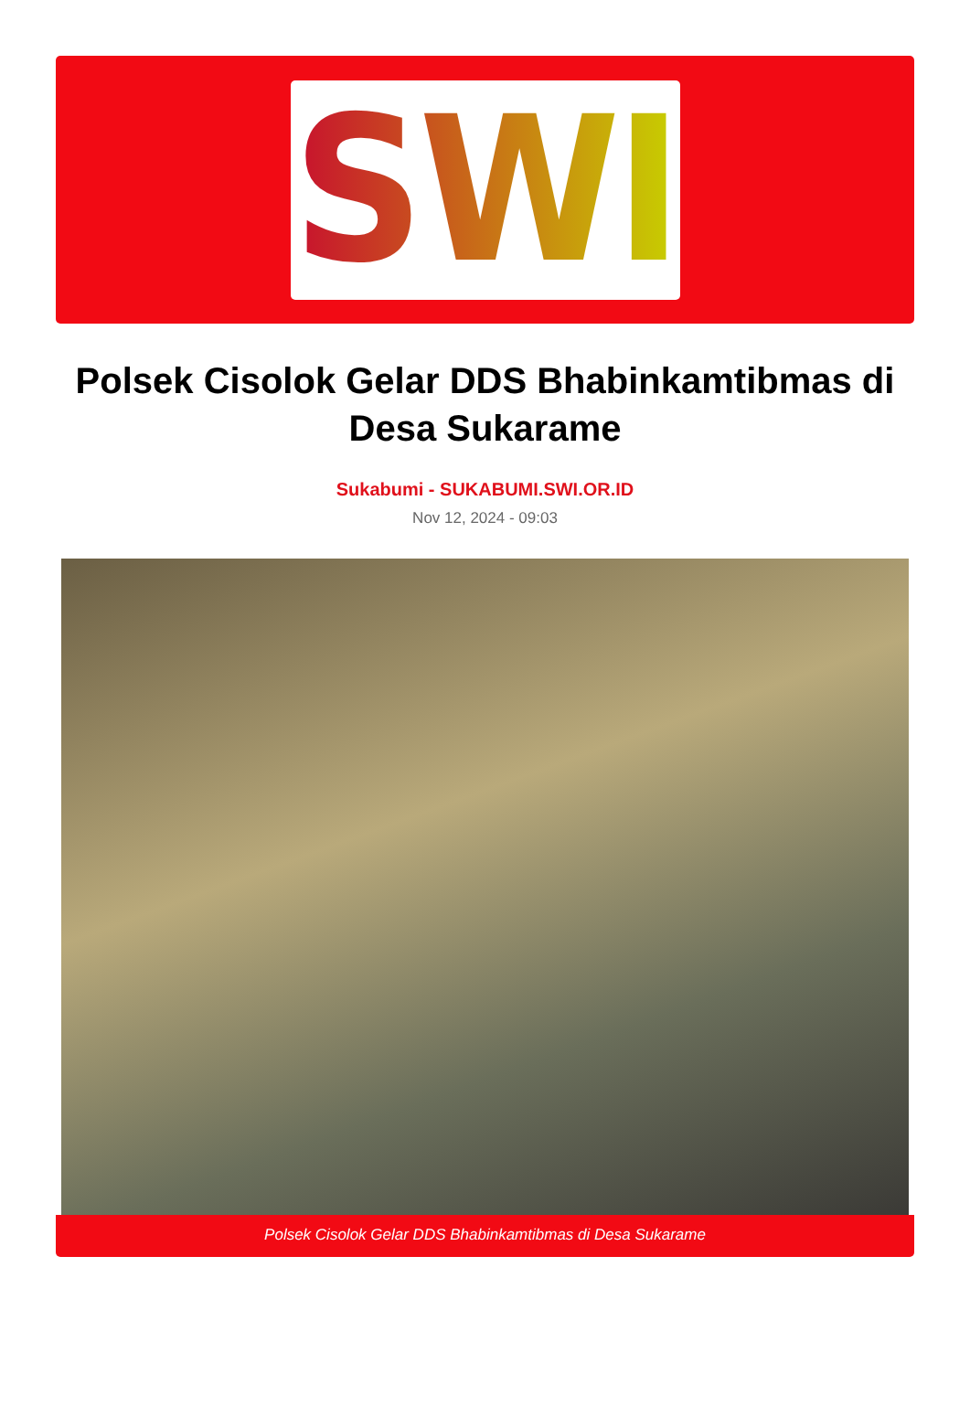SWI
Polsek Cisolok Gelar DDS Bhabinkamtibmas di Desa Sukarame
Sukabumi - SUKABUMI.SWI.OR.ID
Nov 12, 2024 - 09:03
Polsek Cisolok Gelar DDS Bhabinkamtibmas di Desa Sukarame